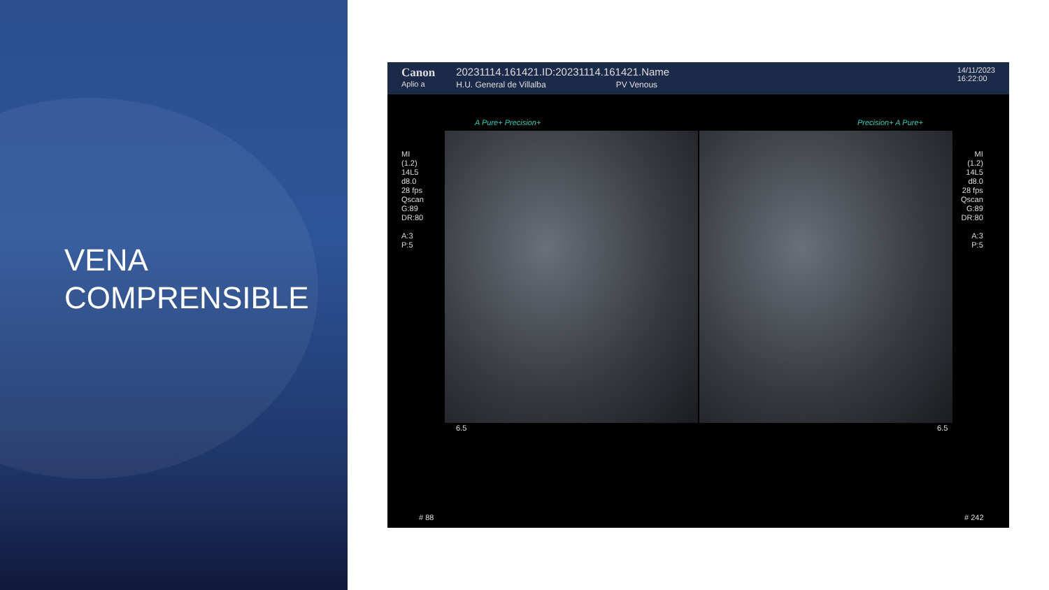VENA
COMPRENSIBLE
Canon
Aplio a
20231114.161421.ID:20231114.161421.Name
H.U. General de Villalba PV Venous
14/11/2023
16:22:00
A Pure+ Precision+ Precision+ A Pure+
MI
(1.2)
14L5
d8.0
28 fps
Qscan
G:89
DR:80
A:3
P:5
MI
(1.2)
14L5
d8.0
28 fps
Qscan
G:89
DR:80
A:3
P:5
6.5 6.5
# 88 # 242